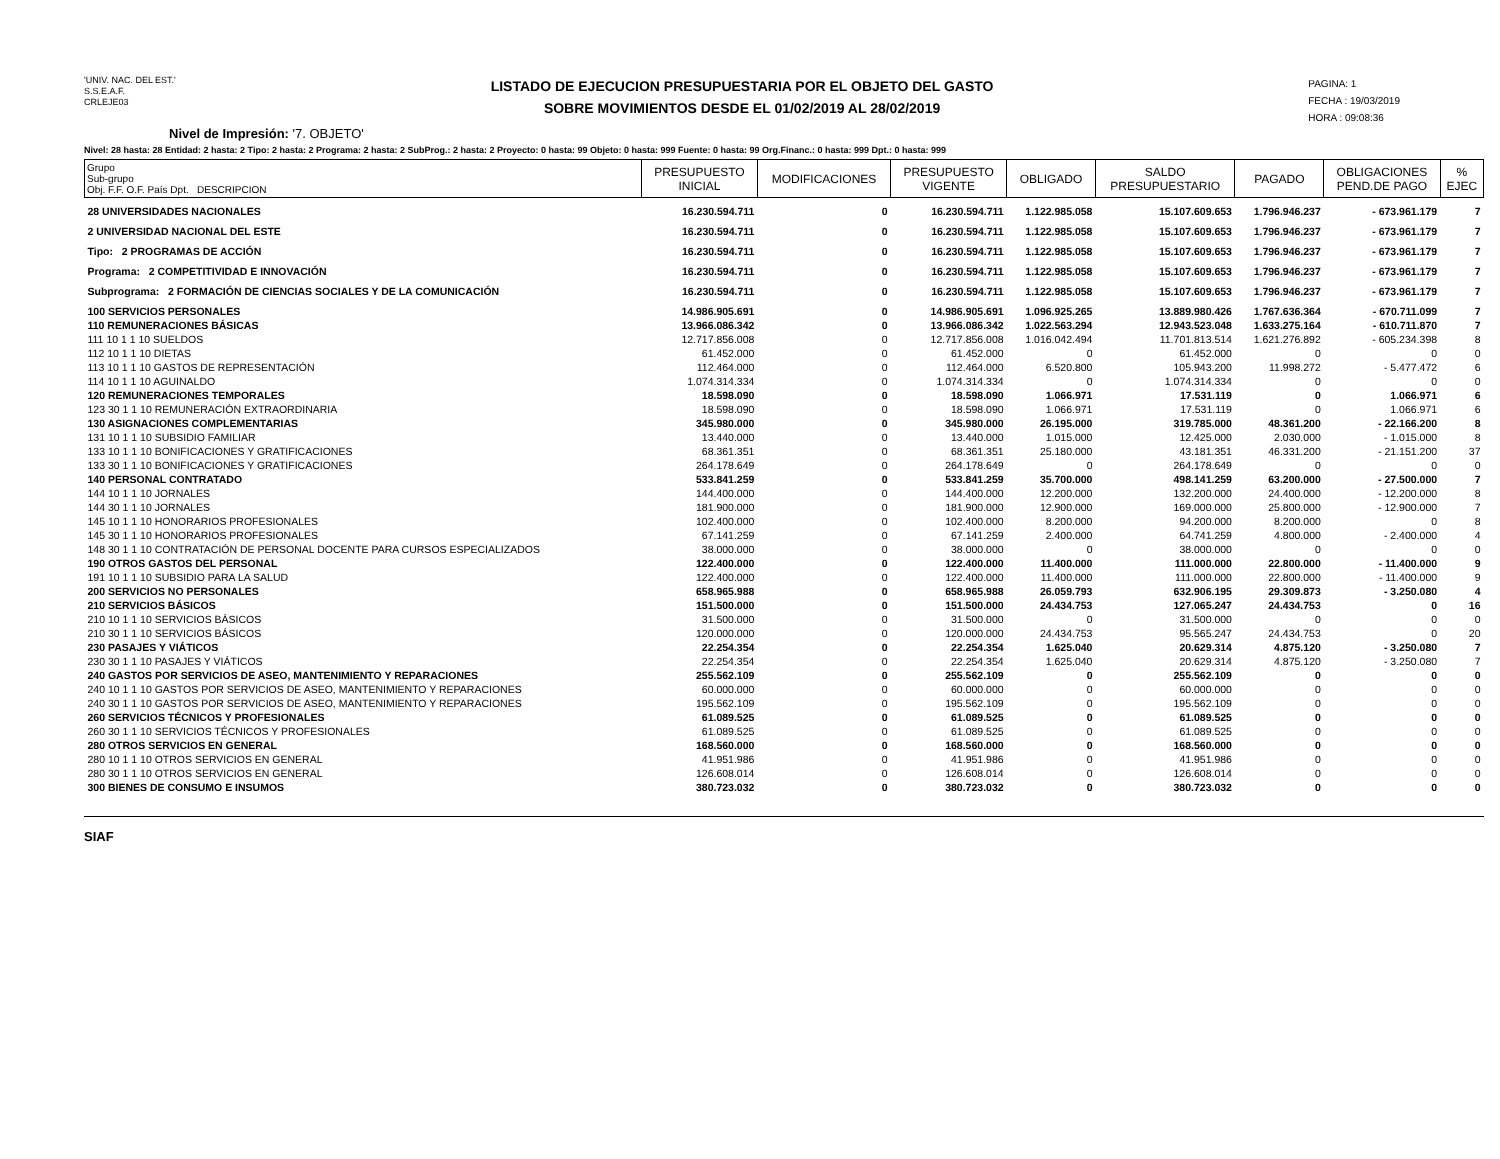'UNIV. NAC. DEL EST.'
S.S.E.A.F.
CRLEJE03
LISTADO DE EJECUCION PRESUPUESTARIA POR EL OBJETO DEL GASTO
SOBRE MOVIMIENTOS DESDE EL 01/02/2019 AL 28/02/2019
PAGINA: 1
FECHA : 19/03/2019
HORA : 09:08:36
Nivel de Impresión: '7. OBJETO'
Nivel: 28 hasta: 28 Entidad: 2 hasta: 2 Tipo: 2 hasta: 2 Programa: 2 hasta: 2 SubProg.: 2 hasta: 2 Proyecto: 0 hasta: 99 Objeto: 0 hasta: 999 Fuente: 0 hasta: 99 Org.Financ.: 0 hasta: 999 Dpt.: 0 hasta: 999
| Grupo Sub-grupo Obj. F.F. O.F. País Dpt. DESCRIPCION | PRESUPUESTO INICIAL | MODIFICACIONES | PRESUPUESTO VIGENTE | OBLIGADO | SALDO PRESUPUESTARIO | PAGADO | OBLIGACIONES PEND.DE PAGO | % EJEC |
| --- | --- | --- | --- | --- | --- | --- | --- | --- |
| 28 UNIVERSIDADES NACIONALES | 16.230.594.711 | 0 | 16.230.594.711 | 1.122.985.058 | 15.107.609.653 | 1.796.946.237 | - 673.961.179 | 7 |
| 2 UNIVERSIDAD NACIONAL DEL ESTE | 16.230.594.711 | 0 | 16.230.594.711 | 1.122.985.058 | 15.107.609.653 | 1.796.946.237 | - 673.961.179 | 7 |
| Tipo: 2 PROGRAMAS DE ACCIÓN | 16.230.594.711 | 0 | 16.230.594.711 | 1.122.985.058 | 15.107.609.653 | 1.796.946.237 | - 673.961.179 | 7 |
| Programa: 2 COMPETITIVIDAD E INNOVACIÓN | 16.230.594.711 | 0 | 16.230.594.711 | 1.122.985.058 | 15.107.609.653 | 1.796.946.237 | - 673.961.179 | 7 |
| Subprograma: 2 FORMACIÓN DE CIENCIAS SOCIALES Y DE LA COMUNICACIÓN | 16.230.594.711 | 0 | 16.230.594.711 | 1.122.985.058 | 15.107.609.653 | 1.796.946.237 | - 673.961.179 | 7 |
| 100 SERVICIOS PERSONALES | 14.986.905.691 | 0 | 14.986.905.691 | 1.096.925.265 | 13.889.980.426 | 1.767.636.364 | - 670.711.099 | 7 |
| 110 REMUNERACIONES BÁSICAS | 13.966.086.342 | 0 | 13.966.086.342 | 1.022.563.294 | 12.943.523.048 | 1.633.275.164 | - 610.711.870 | 7 |
| 111 10 1 1 10 SUELDOS | 12.717.856.008 | 0 | 12.717.856.008 | 1.016.042.494 | 11.701.813.514 | 1.621.276.892 | - 605.234.398 | 8 |
| 112 10 1 1 10 DIETAS | 61.452.000 | 0 | 61.452.000 | 0 | 61.452.000 | 0 | 0 | 0 |
| 113 10 1 1 10 GASTOS DE REPRESENTACIÓN | 112.464.000 | 0 | 112.464.000 | 6.520.800 | 105.943.200 | 11.998.272 | - 5.477.472 | 6 |
| 114 10 1 1 10 AGUINALDO | 1.074.314.334 | 0 | 1.074.314.334 | 0 | 1.074.314.334 | 0 | 0 | 0 |
| 120 REMUNERACIONES TEMPORALES | 18.598.090 | 0 | 18.598.090 | 1.066.971 | 17.531.119 | 0 | 1.066.971 | 6 |
| 123 30 1 1 10 REMUNERACIÓN EXTRAORDINARIA | 18.598.090 | 0 | 18.598.090 | 1.066.971 | 17.531.119 | 0 | 1.066.971 | 6 |
| 130 ASIGNACIONES COMPLEMENTARIAS | 345.980.000 | 0 | 345.980.000 | 26.195.000 | 319.785.000 | 48.361.200 | - 22.166.200 | 8 |
| 131 10 1 1 10 SUBSIDIO FAMILIAR | 13.440.000 | 0 | 13.440.000 | 1.015.000 | 12.425.000 | 2.030.000 | - 1.015.000 | 8 |
| 133 10 1 1 10 BONIFICACIONES Y GRATIFICACIONES | 68.361.351 | 0 | 68.361.351 | 25.180.000 | 43.181.351 | 46.331.200 | - 21.151.200 | 37 |
| 133 30 1 1 10 BONIFICACIONES Y GRATIFICACIONES | 264.178.649 | 0 | 264.178.649 | 0 | 264.178.649 | 0 | 0 | 0 |
| 140 PERSONAL CONTRATADO | 533.841.259 | 0 | 533.841.259 | 35.700.000 | 498.141.259 | 63.200.000 | - 27.500.000 | 7 |
| 144 10 1 1 10 JORNALES | 144.400.000 | 0 | 144.400.000 | 12.200.000 | 132.200.000 | 24.400.000 | - 12.200.000 | 8 |
| 144 30 1 1 10 JORNALES | 181.900.000 | 0 | 181.900.000 | 12.900.000 | 169.000.000 | 25.800.000 | - 12.900.000 | 7 |
| 145 10 1 1 10 HONORARIOS PROFESIONALES | 102.400.000 | 0 | 102.400.000 | 8.200.000 | 94.200.000 | 8.200.000 | 0 | 8 |
| 145 30 1 1 10 HONORARIOS PROFESIONALES | 67.141.259 | 0 | 67.141.259 | 2.400.000 | 64.741.259 | 4.800.000 | - 2.400.000 | 4 |
| 148 30 1 1 10 CONTRATACIÓN DE PERSONAL DOCENTE PARA CURSOS ESPECIALIZADOS | 38.000.000 | 0 | 38.000.000 | 0 | 38.000.000 | 0 | 0 | 0 |
| 190 OTROS GASTOS DEL PERSONAL | 122.400.000 | 0 | 122.400.000 | 11.400.000 | 111.000.000 | 22.800.000 | - 11.400.000 | 9 |
| 191 10 1 1 10 SUBSIDIO PARA LA SALUD | 122.400.000 | 0 | 122.400.000 | 11.400.000 | 111.000.000 | 22.800.000 | - 11.400.000 | 9 |
| 200 SERVICIOS NO PERSONALES | 658.965.988 | 0 | 658.965.988 | 26.059.793 | 632.906.195 | 29.309.873 | - 3.250.080 | 4 |
| 210 SERVICIOS BÁSICOS | 151.500.000 | 0 | 151.500.000 | 24.434.753 | 127.065.247 | 24.434.753 | 0 | 16 |
| 210 10 1 1 10 SERVICIOS BÁSICOS | 31.500.000 | 0 | 31.500.000 | 0 | 31.500.000 | 0 | 0 | 0 |
| 210 30 1 1 10 SERVICIOS BÁSICOS | 120.000.000 | 0 | 120.000.000 | 24.434.753 | 95.565.247 | 24.434.753 | 0 | 20 |
| 230 PASAJES Y VIÁTICOS | 22.254.354 | 0 | 22.254.354 | 1.625.040 | 20.629.314 | 4.875.120 | - 3.250.080 | 7 |
| 230 30 1 1 10 PASAJES Y VIÁTICOS | 22.254.354 | 0 | 22.254.354 | 1.625.040 | 20.629.314 | 4.875.120 | - 3.250.080 | 7 |
| 240 GASTOS POR SERVICIOS DE ASEO, MANTENIMIENTO Y REPARACIONES | 255.562.109 | 0 | 255.562.109 | 0 | 255.562.109 | 0 | 0 | 0 |
| 240 10 1 1 10 GASTOS POR SERVICIOS DE ASEO, MANTENIMIENTO Y REPARACIONES | 60.000.000 | 0 | 60.000.000 | 0 | 60.000.000 | 0 | 0 | 0 |
| 240 30 1 1 10 GASTOS POR SERVICIOS DE ASEO, MANTENIMIENTO Y REPARACIONES | 195.562.109 | 0 | 195.562.109 | 0 | 195.562.109 | 0 | 0 | 0 |
| 260 SERVICIOS TÉCNICOS Y PROFESIONALES | 61.089.525 | 0 | 61.089.525 | 0 | 61.089.525 | 0 | 0 | 0 |
| 260 30 1 1 10 SERVICIOS TÉCNICOS Y PROFESIONALES | 61.089.525 | 0 | 61.089.525 | 0 | 61.089.525 | 0 | 0 | 0 |
| 280 OTROS SERVICIOS EN GENERAL | 168.560.000 | 0 | 168.560.000 | 0 | 168.560.000 | 0 | 0 | 0 |
| 280 10 1 1 10 OTROS SERVICIOS EN GENERAL | 41.951.986 | 0 | 41.951.986 | 0 | 41.951.986 | 0 | 0 | 0 |
| 280 30 1 1 10 OTROS SERVICIOS EN GENERAL | 126.608.014 | 0 | 126.608.014 | 0 | 126.608.014 | 0 | 0 | 0 |
| 300 BIENES DE CONSUMO E INSUMOS | 380.723.032 | 0 | 380.723.032 | 0 | 380.723.032 | 0 | 0 | 0 |
SIAF